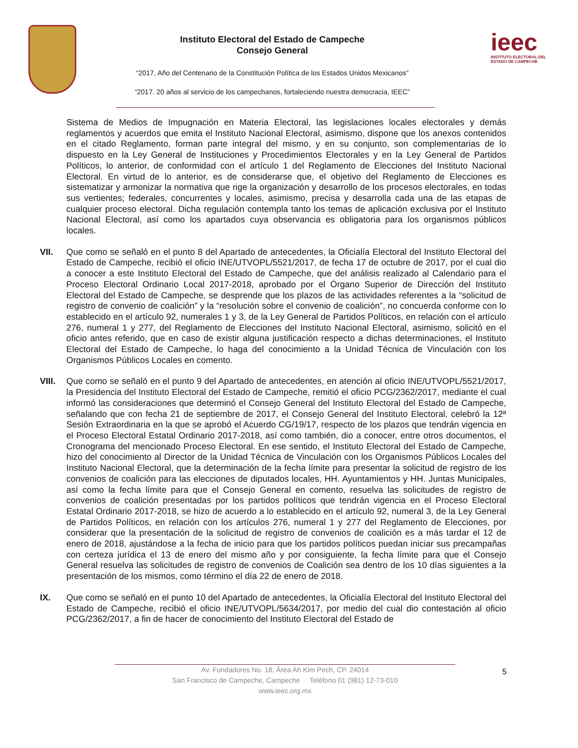Instituto Electoral del Estado de Campeche
Consejo General
“2017, Año del Centenario de la Constitución Política de los Estados Unidos Mexicanos”
“2017. 20 años al servicio de los campechanos, fortaleciendo nuestra democracia, IEEC”
ieec
INSTITUTO ELECTORAL DEL
ESTADO DE CAMPECHE
Sistema de Medios de Impugnación en Materia Electoral, las legislaciones locales electorales y demás reglamentos y acuerdos que emita el Instituto Nacional Electoral, asimismo, dispone que los anexos contenidos en el citado Reglamento, forman parte integral del mismo, y en su conjunto, son complementarias de lo dispuesto en la Ley General de Instituciones y Procedimientos Electorales y en la Ley General de Partidos Políticos, lo anterior, de conformidad con el artículo 1 del Reglamento de Elecciones del Instituto Nacional Electoral. En virtud de lo anterior, es de considerarse que, el objetivo del Reglamento de Elecciones es sistematizar y armonizar la normativa que rige la organización y desarrollo de los procesos electorales, en todas sus vertientes; federales, concurrentes y locales, asimismo, precisa y desarrolla cada una de las etapas de cualquier proceso electoral. Dicha regulación contempla tanto los temas de aplicación exclusiva por el Instituto Nacional Electoral, así como los apartados cuya observancia es obligatoria para los organismos públicos locales.
VII. Que como se señaló en el punto 8 del Apartado de antecedentes, la Oficialía Electoral del Instituto Electoral del Estado de Campeche, recibió el oficio INE/UTVOPL/5521/2017, de fecha 17 de octubre de 2017, por el cual dio a conocer a este Instituto Electoral del Estado de Campeche, que del análisis realizado al Calendario para el Proceso Electoral Ordinario Local 2017-2018, aprobado por el Órgano Superior de Dirección del Instituto Electoral del Estado de Campeche, se desprende que los plazos de las actividades referentes a la “solicitud de registro de convenio de coalición” y la “resolución sobre el convenio de coalición”, no concuerda conforme con lo establecido en el artículo 92, numerales 1 y 3, de la Ley General de Partidos Políticos, en relación con el artículo 276, numeral 1 y 277, del Reglamento de Elecciones del Instituto Nacional Electoral, asimismo, solicitó en el oficio antes referido, que en caso de existir alguna justificación respecto a dichas determinaciones, el Instituto Electoral del Estado de Campeche, lo haga del conocimiento a la Unidad Técnica de Vinculación con los Organismos Públicos Locales en comento.
VIII. Que como se señaló en el punto 9 del Apartado de antecedentes, en atención al oficio INE/UTVOPL/5521/2017, la Presidencia del Instituto Electoral del Estado de Campeche, remitió el oficio PCG/2362/2017, mediante el cual informó las consideraciones que determinó el Consejo General del Instituto Electoral del Estado de Campeche, señalando que con fecha 21 de septiembre de 2017, el Consejo General del Instituto Electoral, celebró la 12ª Sesión Extraordinaria en la que se aprobó el Acuerdo CG/19/17, respecto de los plazos que tendrán vigencia en el Proceso Electoral Estatal Ordinario 2017-2018, así como también, dio a conocer, entre otros documentos, el Cronograma del mencionado Proceso Electoral. En ese sentido, el Instituto Electoral del Estado de Campeche, hizo del conocimiento al Director de la Unidad Técnica de Vinculación con los Organismos Públicos Locales del Instituto Nacional Electoral, que la determinación de la fecha límite para presentar la solicitud de registro de los convenios de coalición para las elecciones de diputados locales, HH. Ayuntamientos y HH. Juntas Municipales, así como la fecha límite para que el Consejo General en comento, resuelva las solicitudes de registro de convenios de coalición presentadas por los partidos políticos que tendrán vigencia en el Proceso Electoral Estatal Ordinario 2017-2018, se hizo de acuerdo a lo establecido en el artículo 92, numeral 3, de la Ley General de Partidos Políticos, en relación con los artículos 276, numeral 1 y 277 del Reglamento de Elecciones, por considerar que la presentación de la solicitud de registro de convenios de coalición es a más tardar el 12 de enero de 2018, ajustándose a la fecha de inicio para que los partidos políticos puedan iniciar sus precampañas con certeza jurídica el 13 de enero del mismo año y por consiguiente, la fecha límite para que el Consejo General resuelva las solicitudes de registro de convenios de Coalición sea dentro de los 10 días siguientes a la presentación de los mismos, como término el día 22 de enero de 2018.
IX. Que como se señaló en el punto 10 del Apartado de antecedentes, la Oficialía Electoral del Instituto Electoral del Estado de Campeche, recibió el oficio INE/UTVOPL/5634/2017, por medio del cual dio contestación al oficio PCG/2362/2017, a fin de hacer de conocimiento del Instituto Electoral del Estado de
Av. Fundadores No. 18, Área Ah Kim Pech, CP. 24014
San Francisco de Campeche, Campeche Teléfono 01 (981) 12-73-010
www.ieec.org.mx
5